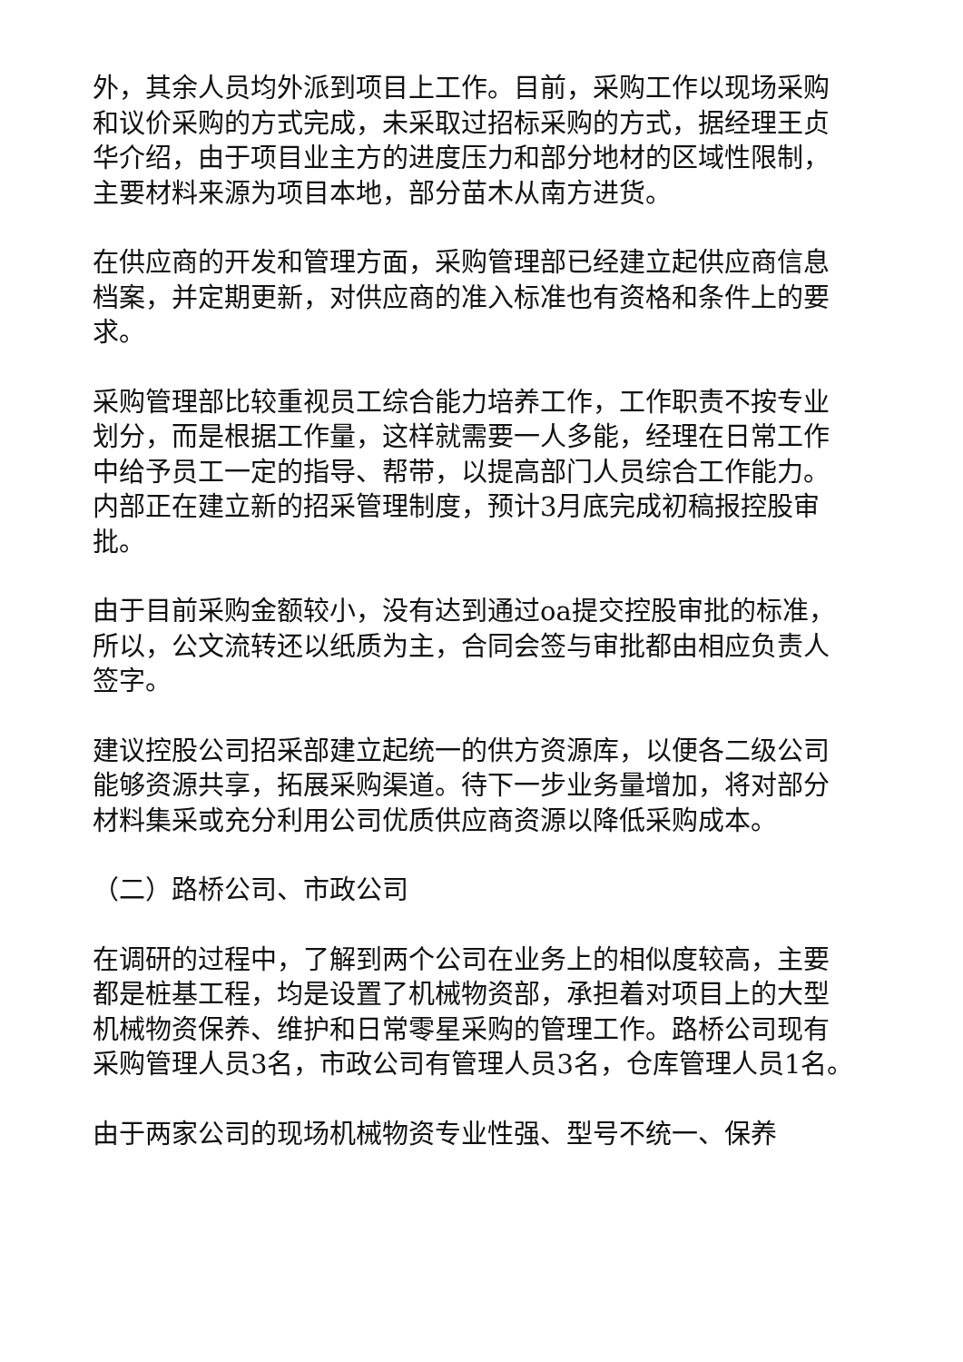外，其余人员均外派到项目上工作。目前，采购工作以现场采购和议价采购的方式完成，未采取过招标采购的方式，据经理王贞华介绍，由于项目业主方的进度压力和部分地材的区域性限制，主要材料来源为项目本地，部分苗木从南方进货。
在供应商的开发和管理方面，采购管理部已经建立起供应商信息档案，并定期更新，对供应商的准入标准也有资格和条件上的要求。
采购管理部比较重视员工综合能力培养工作，工作职责不按专业划分，而是根据工作量，这样就需要一人多能，经理在日常工作中给予员工一定的指导、帮带，以提高部门人员综合工作能力。内部正在建立新的招采管理制度，预计3月底完成初稿报控股审批。
由于目前采购金额较小，没有达到通过oa提交控股审批的标准，所以，公文流转还以纸质为主，合同会签与审批都由相应负责人签字。
建议控股公司招采部建立起统一的供方资源库，以便各二级公司能够资源共享，拓展采购渠道。待下一步业务量增加，将对部分材料集采或充分利用公司优质供应商资源以降低采购成本。
（二）路桥公司、市政公司
在调研的过程中，了解到两个公司在业务上的相似度较高，主要都是桩基工程，均是设置了机械物资部，承担着对项目上的大型机械物资保养、维护和日常零星采购的管理工作。路桥公司现有采购管理人员3名，市政公司有管理人员3名，仓库管理人员1名。
由于两家公司的现场机械物资专业性强、型号不统一、保养